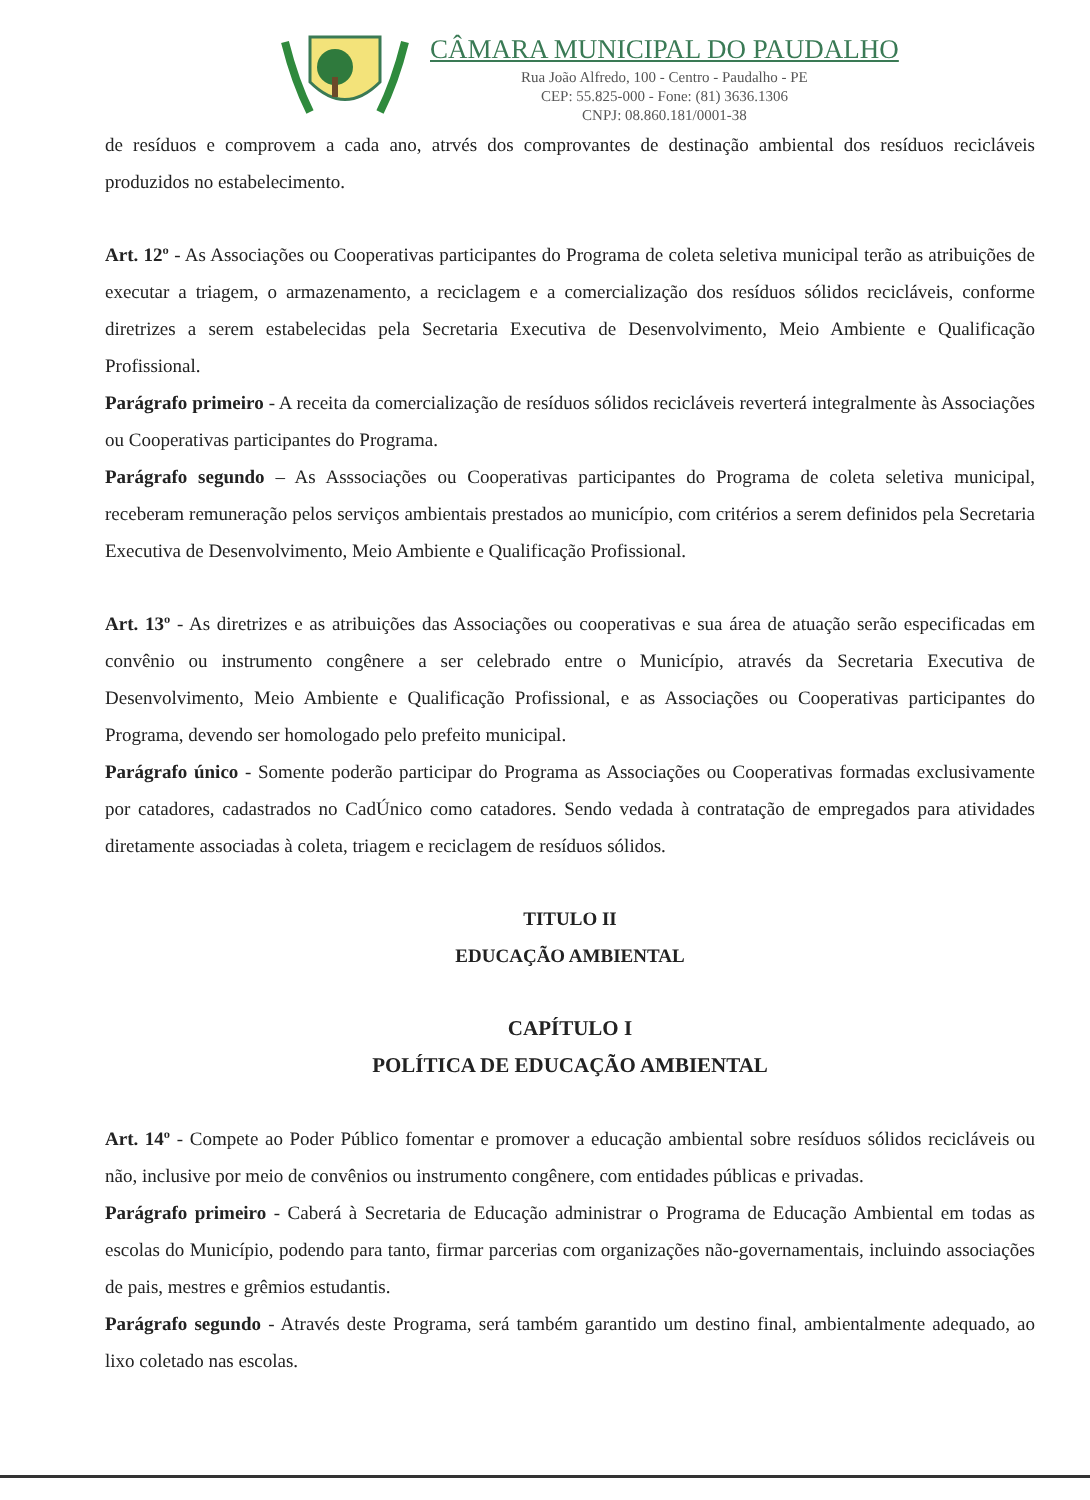CÂMARA MUNICIPAL DO PAUDALHO
Rua João Alfredo, 100 - Centro - Paudalho - PE
CEP: 55.825-000 - Fone: (81) 3636.1306
CNPJ: 08.860.181/0001-38
de resíduos e comprovem a cada ano, atrvés dos comprovantes de destinação ambiental dos resíduos recicláveis produzidos no estabelecimento.
Art. 12º - As Associações ou Cooperativas participantes do Programa de coleta seletiva municipal terão as atribuições de executar a triagem, o armazenamento, a reciclagem e a comercialização dos resíduos sólidos recicláveis, conforme diretrizes a serem estabelecidas pela Secretaria Executiva de Desenvolvimento, Meio Ambiente e Qualificação Profissional.
Parágrafo primeiro - A receita da comercialização de resíduos sólidos recicláveis reverterá integralmente às Associações ou Cooperativas participantes do Programa.
Parágrafo segundo – As Asssociações ou Cooperativas participantes do Programa de coleta seletiva municipal, receberam remuneração pelos serviços ambientais prestados ao município, com critérios a serem definidos pela Secretaria Executiva de Desenvolvimento, Meio Ambiente e Qualificação Profissional.
Art. 13º - As diretrizes e as atribuições das Associações ou cooperativas e sua área de atuação serão especificadas em convênio ou instrumento congênere a ser celebrado entre o Município, através da Secretaria Executiva de Desenvolvimento, Meio Ambiente e Qualificação Profissional, e as Associações ou Cooperativas participantes do Programa, devendo ser homologado pelo prefeito municipal.
Parágrafo único - Somente poderão participar do Programa as Associações ou Cooperativas formadas exclusivamente por catadores, cadastrados no CadÚnico como catadores. Sendo vedada à contratação de empregados para atividades diretamente associadas à coleta, triagem e reciclagem de resíduos sólidos.
TITULO II
EDUCAÇÃO AMBIENTAL
CAPÍTULO I
POLÍTICA DE EDUCAÇÃO AMBIENTAL
Art. 14º - Compete ao Poder Público fomentar e promover a educação ambiental sobre resíduos sólidos recicláveis ou não, inclusive por meio de convênios ou instrumento congênere, com entidades públicas e privadas.
Parágrafo primeiro - Caberá à Secretaria de Educação administrar o Programa de Educação Ambiental em todas as escolas do Município, podendo para tanto, firmar parcerias com organizações não-governamentais, incluindo associações de pais, mestres e grêmios estudantis.
Parágrafo segundo - Através deste Programa, será também garantido um destino final, ambientalmente adequado, ao lixo coletado nas escolas.